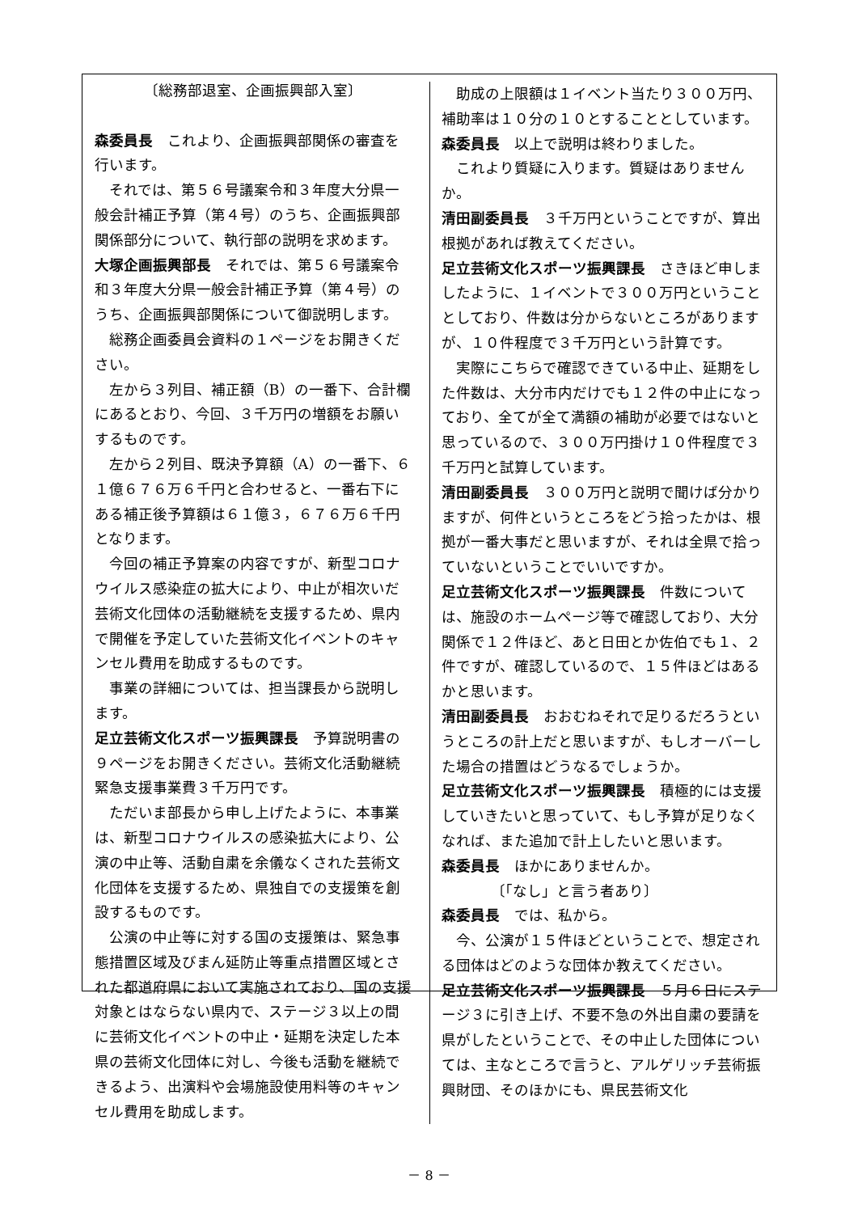〔総務部退室、企画振興部入室〕
森委員長　これより、企画振興部関係の審査を行います。
それでは、第５６号議案令和３年度大分県一般会計補正予算（第４号）のうち、企画振興部関係部分について、執行部の説明を求めます。
大塚企画振興部長　それでは、第５６号議案令和３年度大分県一般会計補正予算（第４号）のうち、企画振興部関係について御説明します。
総務企画委員会資料の１ページをお開きください。
左から３列目、補正額（B）の一番下、合計欄にあるとおり、今回、３千万円の増額をお願いするものです。
左から２列目、既決予算額（A）の一番下、６１億６７６万６千円と合わせると、一番右下にある補正後予算額は６１億３，６７６万６千円となります。
今回の補正予算案の内容ですが、新型コロナウイルス感染症の拡大により、中止が相次いだ芸術文化団体の活動継続を支援するため、県内で開催を予定していた芸術文化イベントのキャンセル費用を助成するものです。
事業の詳細については、担当課長から説明します。
足立芸術文化スポーツ振興課長　予算説明書の９ページをお開きください。芸術文化活動継続緊急支援事業費３千万円です。
ただいま部長から申し上げたように、本事業は、新型コロナウイルスの感染拡大により、公演の中止等、活動自粛を余儀なくされた芸術文化団体を支援するため、県独自での支援策を創設するものです。
公演の中止等に対する国の支援策は、緊急事態措置区域及びまん延防止等重点措置区域とされた都道府県において実施されており、国の支援対象とはならない県内で、ステージ３以上の間に芸術文化イベントの中止・延期を決定した本県の芸術文化団体に対し、今後も活動を継続できるよう、出演料や会場施設使用料等のキャンセル費用を助成します。
助成の上限額は１イベント当たり３００万円、補助率は１０分の１０とすることとしています。
森委員長　以上で説明は終わりました。
これより質疑に入ります。質疑はありませんか。
清田副委員長　３千万円ということですが、算出根拠があれば教えてください。
足立芸術文化スポーツ振興課長　さきほど申しましたように、１イベントで３００万円ということとしており、件数は分からないところがありますが、１０件程度で３千万円という計算です。
実際にこちらで確認できている中止、延期をした件数は、大分市内だけでも１２件の中止になっており、全てが全て満額の補助が必要ではないと思っているので、３００万円掛け１０件程度で３千万円と試算しています。
清田副委員長　３００万円と説明で聞けば分かりますが、何件というところをどう拾ったかは、根拠が一番大事だと思いますが、それは全県で拾っていないということでいいですか。
足立芸術文化スポーツ振興課長　件数については、施設のホームページ等で確認しており、大分関係で１２件ほど、あと日田とか佐伯でも１、２件ですが、確認しているので、１５件ほどはあるかと思います。
清田副委員長　おおむねそれで足りるだろうというところの計上だと思いますが、もしオーバーした場合の措置はどうなるでしょうか。
足立芸術文化スポーツ振興課長　積極的には支援していきたいと思っていて、もし予算が足りなくなれば、また追加で計上したいと思います。
森委員長　ほかにありませんか。
〔「なし」と言う者あり〕
森委員長　では、私から。
今、公演が１５件ほどということで、想定される団体はどのような団体か教えてください。
足立芸術文化スポーツ振興課長　５月６日にステージ３に引き上げ、不要不急の外出自粛の要請を県がしたということで、その中止した団体については、主なところで言うと、アルゲリッチ芸術振興財団、そのほかにも、県民芸術文化
－ 8 －